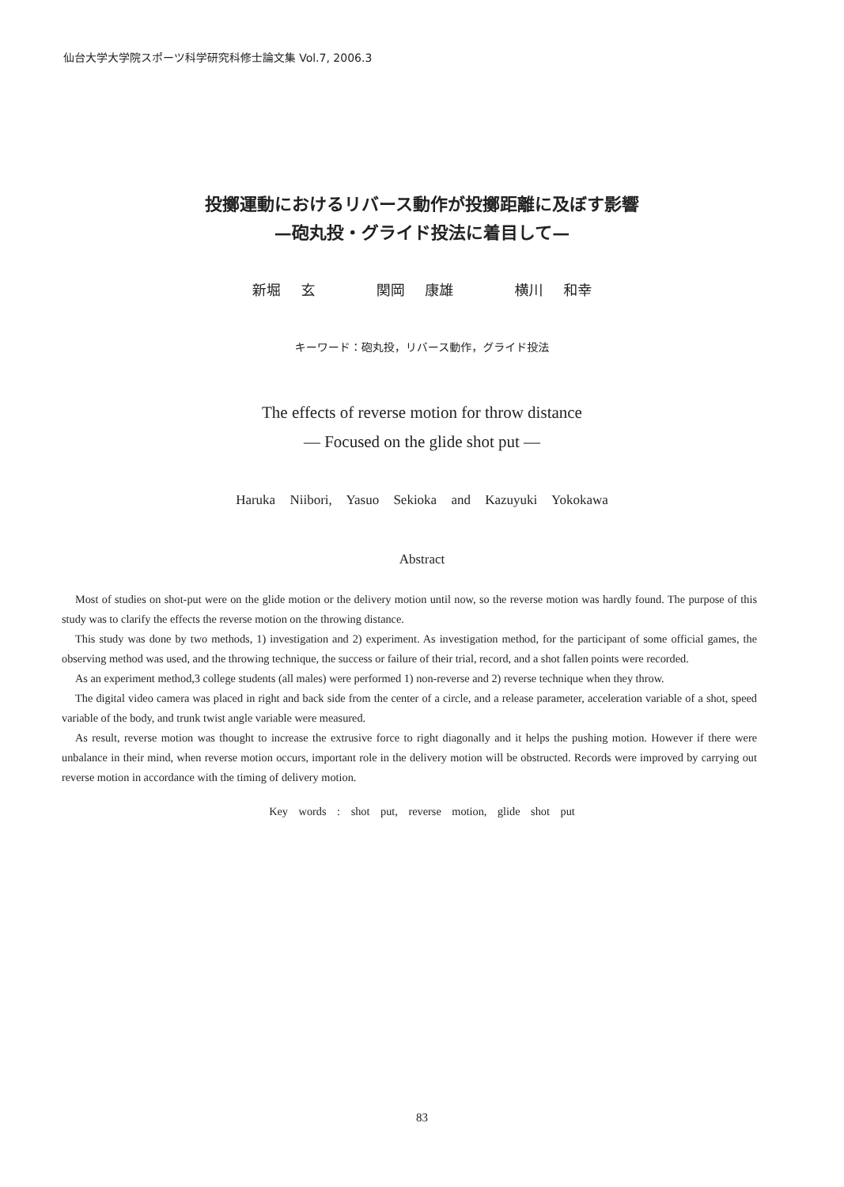仙台大学大学院スポーツ科学研究科修士論文集 Vol.7, 2006.3
投擲運動におけるリバース動作が投擲距離に及ぼす影響
—砲丸投・グライド投法に着目して—
新堀 玄 関岡 康雄 横川 和幸
キーワード：砲丸投，リバース動作，グライド投法
The effects of reverse motion for throw distance
— Focused on the glide shot put —
Haruka Niibori, Yasuo Sekioka and Kazuyuki Yokokawa
Abstract
Most of studies on shot-put were on the glide motion or the delivery motion until now, so the reverse motion was hardly found. The purpose of this study was to clarify the effects the reverse motion on the throwing distance.
This study was done by two methods, 1) investigation and 2) experiment. As investigation method, for the participant of some official games, the observing method was used, and the throwing technique, the success or failure of their trial, record, and a shot fallen points were recorded.
As an experiment method,3 college students (all males) were performed 1) non-reverse and 2) reverse technique when they throw.
The digital video camera was placed in right and back side from the center of a circle, and a release parameter, acceleration variable of a shot, speed variable of the body, and trunk twist angle variable were measured.
As result, reverse motion was thought to increase the extrusive force to right diagonally and it helps the pushing motion. However if there were unbalance in their mind, when reverse motion occurs, important role in the delivery motion will be obstructed. Records were improved by carrying out reverse motion in accordance with the timing of delivery motion.
Key words : shot put, reverse motion, glide shot put
83